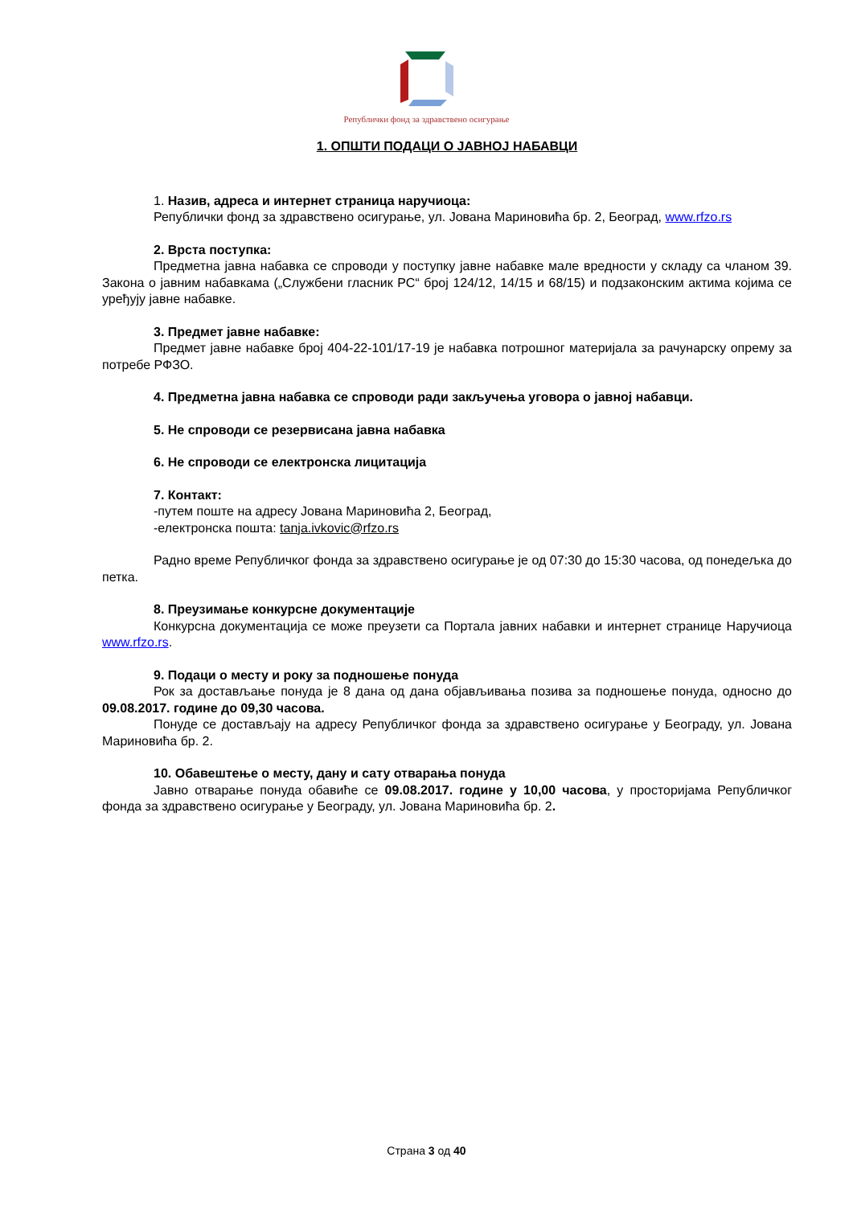Републички фонд за здравствено осигурање
1. ОПШТИ ПОДАЦИ О ЈАВНОЈ НАБАВЦИ
1. Назив, адреса и интернет страница наручиоца:
Републички фонд за здравствено осигурање, ул. Јована Мариновића бр. 2, Београд, www.rfzo.rs
2. Врста поступка:
Предметна јавна набавка се спроводи у поступку јавне набавке мале вредности у складу са чланом 39. Закона о јавним набавкама („Службени гласник РС“ број 124/12, 14/15 и 68/15) и подзаконским актима којима се уређују јавне набавке.
3. Предмет јавне набавке:
Предмет јавне набавке број 404-22-101/17-19 је набавка потрошног материјала за рачунарску опрему за потребе РФЗО.
4. Предметна јавна набавка се спроводи ради закључења уговора о јавној набавци.
5. Не спроводи се резервисана јавна набавка
6. Не спроводи се електронска лицитација
7. Контакт:
-путем поште на адресу Јована Мариновића 2, Београд,
-електронска пошта: tanja.ivkovic@rfzo.rs
Радно време Републичког фонда за здравствено осигурање је од 07:30 до 15:30 часова, од понедељка до петка.
8. Преузимање конкурсне документације
Конкурсна документација се може преузети са Портала јавних набавки и интернет странице Наручиоца www.rfzo.rs.
9. Подаци о месту и року за подношење понуда
Рок за достављање понуда је 8 дана од дана објављивања позива за подношење понуда, односно до 09.08.2017. године до 09,30 часова.
Понуде се достављају на адресу Републичког фонда за здравствено осигурање у Београду, ул. Јована Мариновића бр. 2.
10. Обавештење о месту, дану и сату отварања понуда
Јавно отварање понуда обавиће се 09.08.2017. године у 10,00 часова, у просторијама Републичког фонда за здравствено осигурање у Београду, ул. Јована Мариновића бр. 2.
Страна 3 од 40